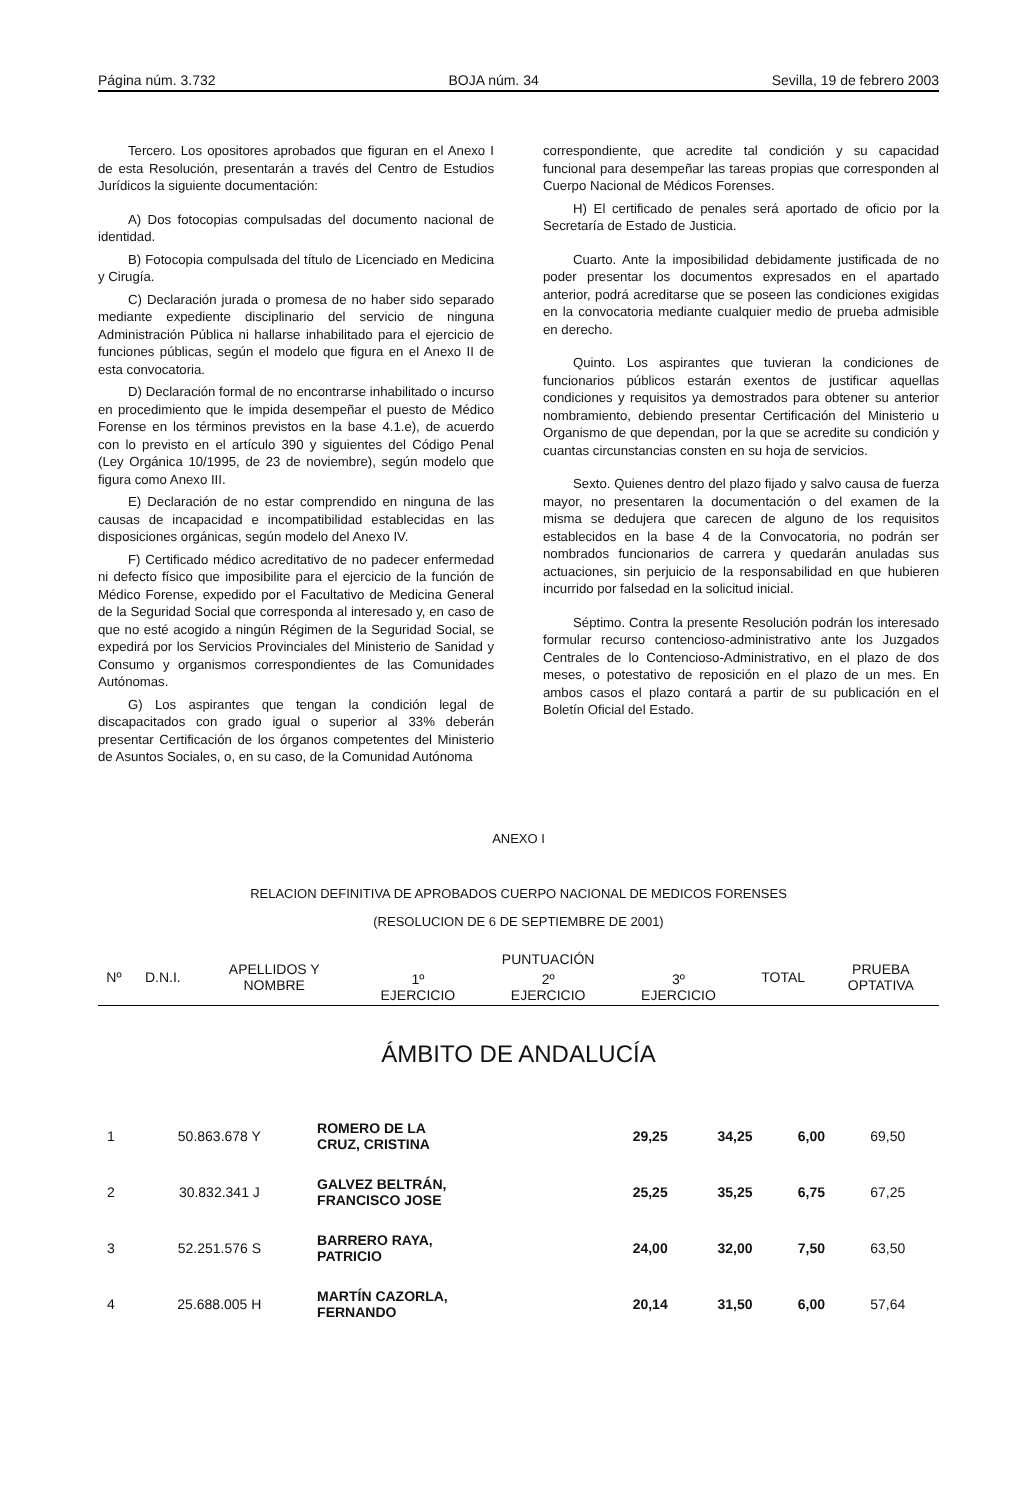Página núm. 3.732 BOJA núm. 34 Sevilla, 19 de febrero 2003
Tercero. Los opositores aprobados que figuran en el Anexo I de esta Resolución, presentarán a través del Centro de Estudios Jurídicos la siguiente documentación:
A) Dos fotocopias compulsadas del documento nacional de identidad.
B) Fotocopia compulsada del título de Licenciado en Medicina y Cirugía.
C) Declaración jurada o promesa de no haber sido separado mediante expediente disciplinario del servicio de ninguna Administración Pública ni hallarse inhabilitado para el ejercicio de funciones públicas, según el modelo que figura en el Anexo II de esta convocatoria.
D) Declaración formal de no encontrarse inhabilitado o incurso en procedimiento que le impida desempeñar el puesto de Médico Forense en los términos previstos en la base 4.1.e), de acuerdo con lo previsto en el artículo 390 y siguientes del Código Penal (Ley Orgánica 10/1995, de 23 de noviembre), según modelo que figura como Anexo III.
E) Declaración de no estar comprendido en ninguna de las causas de incapacidad e incompatibilidad establecidas en las disposiciones orgánicas, según modelo del Anexo IV.
F) Certificado médico acreditativo de no padecer enfermedad ni defecto físico que imposibilite para el ejercicio de la función de Médico Forense, expedido por el Facultativo de Medicina General de la Seguridad Social que corresponda al interesado y, en caso de que no esté acogido a ningún Régimen de la Seguridad Social, se expedirá por los Servicios Provinciales del Ministerio de Sanidad y Consumo y organismos correspondientes de las Comunidades Autónomas.
G) Los aspirantes que tengan la condición legal de discapacitados con grado igual o superior al 33% deberán presentar Certificación de los órganos competentes del Ministerio de Asuntos Sociales, o, en su caso, de la Comunidad Autónoma
correspondiente, que acredite tal condición y su capacidad funcional para desempeñar las tareas propias que corresponden al Cuerpo Nacional de Médicos Forenses.
H) El certificado de penales será aportado de oficio por la Secretaría de Estado de Justicia.
Cuarto. Ante la imposibilidad debidamente justificada de no poder presentar los documentos expresados en el apartado anterior, podrá acreditarse que se poseen las condiciones exigidas en la convocatoria mediante cualquier medio de prueba admisible en derecho.
Quinto. Los aspirantes que tuvieran la condiciones de funcionarios públicos estarán exentos de justificar aquellas condiciones y requisitos ya demostrados para obtener su anterior nombramiento, debiendo presentar Certificación del Ministerio u Organismo de que dependan, por la que se acredite su condición y cuantas circunstancias consten en su hoja de servicios.
Sexto. Quienes dentro del plazo fijado y salvo causa de fuerza mayor, no presentaren la documentación o del examen de la misma se dedujera que carecen de alguno de los requisitos establecidos en la base 4 de la Convocatoria, no podrán ser nombrados funcionarios de carrera y quedarán anuladas sus actuaciones, sin perjuicio de la responsabilidad en que hubieren incurrido por falsedad en la solicitud inicial.
Séptimo. Contra la presente Resolución podrán los interesado formular recurso contencioso-administrativo ante los Juzgados Centrales de lo Contencioso-Administrativo, en el plazo de dos meses, o potestativo de reposición en el plazo de un mes. En ambos casos el plazo contará a partir de su publicación en el Boletín Oficial del Estado.
ANEXO I
RELACION DEFINITIVA DE APROBADOS CUERPO NACIONAL DE MEDICOS FORENSES
(RESOLUCION DE 6 DE SEPTIEMBRE DE 2001)
| Nº | D.N.I. | APELLIDOS Y NOMBRE | PUNTUACIÓN | | | TOTAL | PRUEBA OPTATIVA |
| --- | --- | --- | --- | --- | --- | --- | --- |
| | | | 1º EJERCICIO | 2º EJERCICIO | 3º EJERCICIO | | |
ÁMBITO DE ANDALUCÍA
| 1 | 50.863.678 Y | ROMERO DE LA CRUZ, CRISTINA | 29,25 | 34,25 | 6,00 | 69,50 | |
| 2 | 30.832.341 J | GALVEZ BELTRÁN, FRANCISCO JOSE | 25,25 | 35,25 | 6,75 | 67,25 | |
| 3 | 52.251.576 S | BARRERO RAYA, PATRICIO | 24,00 | 32,00 | 7,50 | 63,50 | |
| 4 | 25.688.005 H | MARTÍN CAZORLA, FERNANDO | 20,14 | 31,50 | 6,00 | 57,64 | |